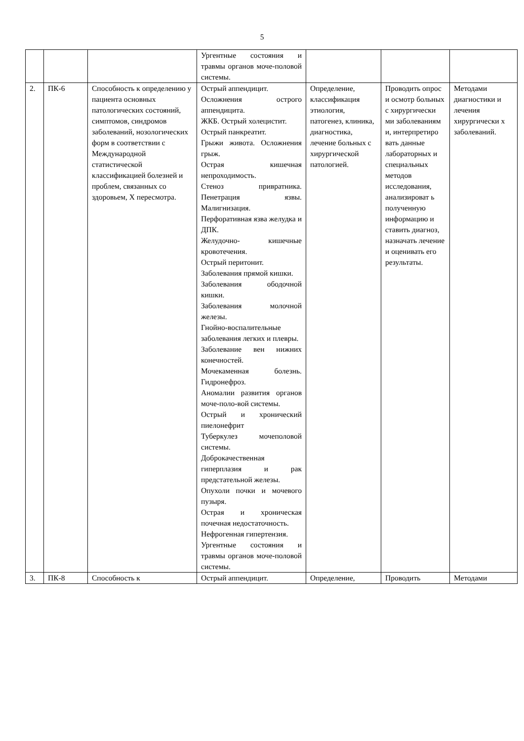5
| | | | Ургентные состояния и травмы органов моче-половой системы. | | | |
| 2. | ПК-6 | Способность к определению у пациента основных патологических состояний, симптомов, синдромов заболеваний, нозологических форм в соответствии с Международной статистической классификацией болезней и проблем, связанных со здоровьем, X пересмотра. | Острый аппендицит. Осложнения острого аппендицита. ЖКБ. Острый холецистит. Острый панкреатит. Грыжи живота. Осложнения грыж. Острая кишечная непроходимость. Стеноз привратника. Пенетрация язвы. Малигнизация. Перфоративная язва желудка и ДПК. Желудочно- кишечные кровотечения. Острый перитонит. Заболевания прямой кишки. Заболевания ободочной кишки. Заболевания молочной железы. Гнойно-воспалительные заболевания легких и плевры. Заболевание вен нижних конечностей. Мочекаменная болезнь. Гидронефроз. Аномалии развития органов моче-поло-вой системы. Острый и хронический пиелонефрит Туберкулез мочеполовой системы. Доброкачественная гиперплазия и рак предстательной железы. Опухоли почки и мочевого пузыря. Острая и хроническая почечная недостаточность. Нефрогенная гипертензия. Ургентные состояния и травмы органов моче-половой системы. | Определение, классификация этиология, патогенез, клиника, диагностика, лечение больных с хирургической патологией. | Проводить опрос и осмотр больных с хирургически ми заболеваниям и, интерпретиро вать данные лабораторных и специальных методов исследования, анализироват ь полученную информацию и ставить диагноз, назначать лечение и оценивать его результаты. | Методами диагностики и лечения хирургически х заболеваний. |
| 3. | ПК-8 | Способность к | Острый аппендицит. | Определение, | Проводить | Методами |